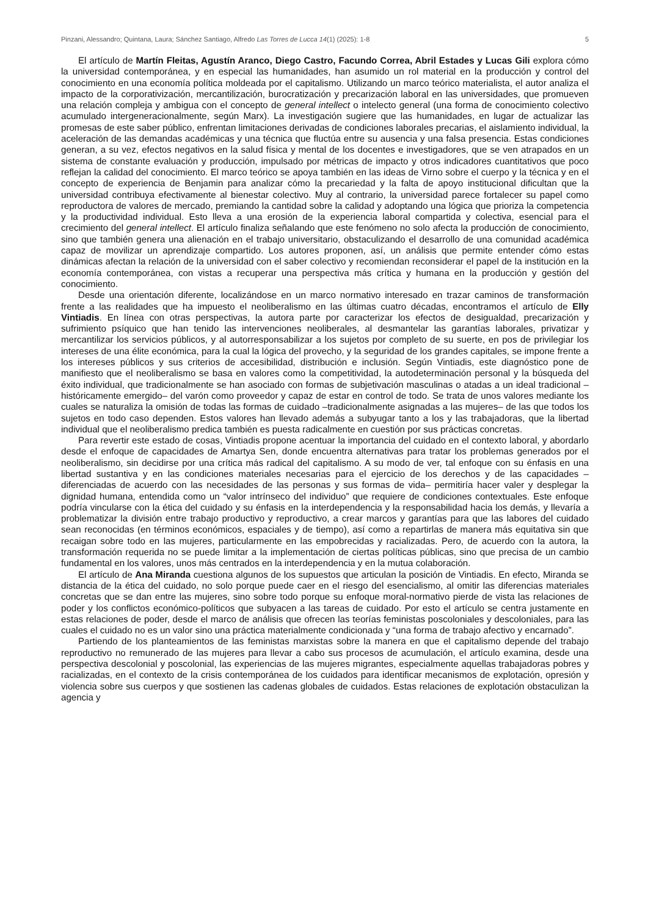Pinzani, Alessandro; Quintana, Laura; Sánchez Santiago, Alfredo Las Torres de Lucca 14(1) (2025): 1-8 5
El artículo de Martín Fleitas, Agustín Aranco, Diego Castro, Facundo Correa, Abril Estades y Lucas Gili explora cómo la universidad contemporánea, y en especial las humanidades, han asumido un rol material en la producción y control del conocimiento en una economía política moldeada por el capitalismo. Utilizando un marco teórico materialista, el autor analiza el impacto de la corporativización, mercantilización, burocratización y precarización laboral en las universidades, que promueven una relación compleja y ambigua con el concepto de general intellect o intelecto general (una forma de conocimiento colectivo acumulado intergeneracionalmente, según Marx). La investigación sugiere que las humanidades, en lugar de actualizar las promesas de este saber público, enfrentan limitaciones derivadas de condiciones laborales precarias, el aislamiento individual, la aceleración de las demandas académicas y una técnica que fluctúa entre su ausencia y una falsa presencia. Estas condiciones generan, a su vez, efectos negativos en la salud física y mental de los docentes e investigadores, que se ven atrapados en un sistema de constante evaluación y producción, impulsado por métricas de impacto y otros indicadores cuantitativos que poco reflejan la calidad del conocimiento. El marco teórico se apoya también en las ideas de Virno sobre el cuerpo y la técnica y en el concepto de experiencia de Benjamin para analizar cómo la precariedad y la falta de apoyo institucional dificultan que la universidad contribuya efectivamente al bienestar colectivo. Muy al contrario, la universidad parece fortalecer su papel como reproductora de valores de mercado, premiando la cantidad sobre la calidad y adoptando una lógica que prioriza la competencia y la productividad individual. Esto lleva a una erosión de la experiencia laboral compartida y colectiva, esencial para el crecimiento del general intellect. El artículo finaliza señalando que este fenómeno no solo afecta la producción de conocimiento, sino que también genera una alienación en el trabajo universitario, obstaculizando el desarrollo de una comunidad académica capaz de movilizar un aprendizaje compartido. Los autores proponen, así, un análisis que permite entender cómo estas dinámicas afectan la relación de la universidad con el saber colectivo y recomiendan reconsiderar el papel de la institución en la economía contemporánea, con vistas a recuperar una perspectiva más crítica y humana en la producción y gestión del conocimiento.
Desde una orientación diferente, localizándose en un marco normativo interesado en trazar caminos de transformación frente a las realidades que ha impuesto el neoliberalismo en las últimas cuatro décadas, encontramos el artículo de Elly Vintiadis. En línea con otras perspectivas, la autora parte por caracterizar los efectos de desigualdad, precarización y sufrimiento psíquico que han tenido las intervenciones neoliberales, al desmantelar las garantías laborales, privatizar y mercantilizar los servicios públicos, y al autorresponsabilizar a los sujetos por completo de su suerte, en pos de privilegiar los intereses de una élite económica, para la cual la lógica del provecho, y la seguridad de los grandes capitales, se impone frente a los intereses públicos y sus criterios de accesibilidad, distribución e inclusión. Según Vintiadis, este diagnóstico pone de manifiesto que el neoliberalismo se basa en valores como la competitividad, la autodeterminación personal y la búsqueda del éxito individual, que tradicionalmente se han asociado con formas de subjetivación masculinas o atadas a un ideal tradicional –históricamente emergido– del varón como proveedor y capaz de estar en control de todo. Se trata de unos valores mediante los cuales se naturaliza la omisión de todas las formas de cuidado –tradicionalmente asignadas a las mujeres– de las que todos los sujetos en todo caso dependen. Estos valores han llevado además a subyugar tanto a los y las trabajadoras, que la libertad individual que el neoliberalismo predica también es puesta radicalmente en cuestión por sus prácticas concretas.
Para revertir este estado de cosas, Vintiadis propone acentuar la importancia del cuidado en el contexto laboral, y abordarlo desde el enfoque de capacidades de Amartya Sen, donde encuentra alternativas para tratar los problemas generados por el neoliberalismo, sin decidirse por una crítica más radical del capitalismo. A su modo de ver, tal enfoque con su énfasis en una libertad sustantiva y en las condiciones materiales necesarias para el ejercicio de los derechos y de las capacidades –diferenciadas de acuerdo con las necesidades de las personas y sus formas de vida– permitiría hacer valer y desplegar la dignidad humana, entendida como un “valor intrínseco del individuo” que requiere de condiciones contextuales. Este enfoque podría vincularse con la ética del cuidado y su énfasis en la interdependencia y la responsabilidad hacia los demás, y llevaría a problematizar la división entre trabajo productivo y reproductivo, a crear marcos y garantías para que las labores del cuidado sean reconocidas (en términos económicos, espaciales y de tiempo), así como a repartirlas de manera más equitativa sin que recaigan sobre todo en las mujeres, particularmente en las empobrecidas y racializadas. Pero, de acuerdo con la autora, la transformación requerida no se puede limitar a la implementación de ciertas políticas públicas, sino que precisa de un cambio fundamental en los valores, unos más centrados en la interdependencia y en la mutua colaboración.
El artículo de Ana Miranda cuestiona algunos de los supuestos que articulan la posición de Vintiadis. En efecto, Miranda se distancia de la ética del cuidado, no solo porque puede caer en el riesgo del esencialismo, al omitir las diferencias materiales concretas que se dan entre las mujeres, sino sobre todo porque su enfoque moral-normativo pierde de vista las relaciones de poder y los conflictos económico-políticos que subyacen a las tareas de cuidado. Por esto el artículo se centra justamente en estas relaciones de poder, desde el marco de análisis que ofrecen las teorías feministas poscoloniales y descoloniales, para las cuales el cuidado no es un valor sino una práctica materialmente condicionada y “una forma de trabajo afectivo y encarnado”.
Partiendo de los planteamientos de las feministas marxistas sobre la manera en que el capitalismo depende del trabajo reproductivo no remunerado de las mujeres para llevar a cabo sus procesos de acumulación, el artículo examina, desde una perspectiva descolonial y poscolonial, las experiencias de las mujeres migrantes, especialmente aquellas trabajadoras pobres y racializadas, en el contexto de la crisis contemporánea de los cuidados para identificar mecanismos de explotación, opresión y violencia sobre sus cuerpos y que sostienen las cadenas globales de cuidados. Estas relaciones de explotación obstaculizan la agencia y